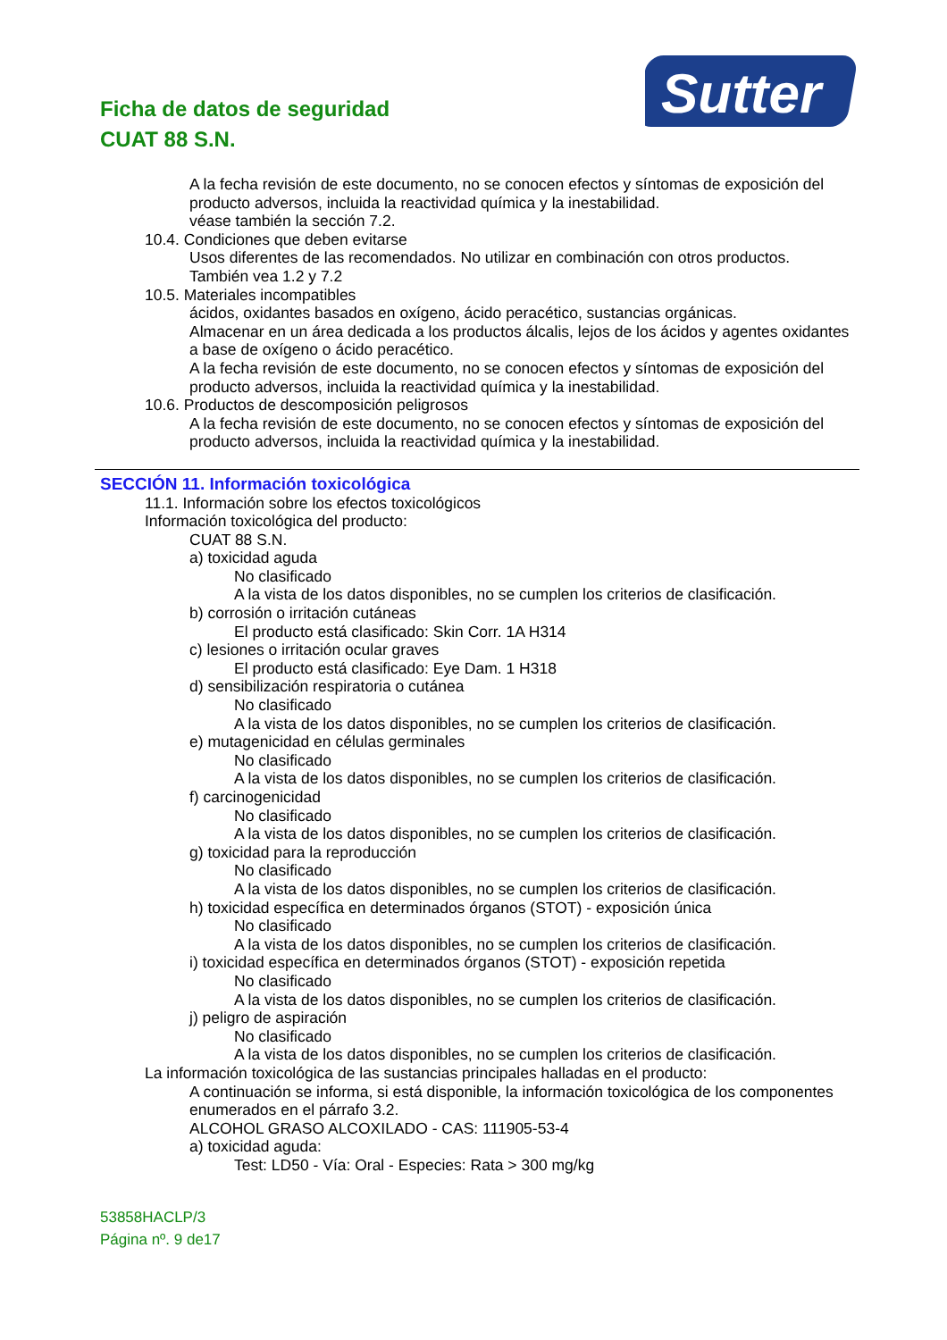Ficha de datos de seguridad
CUAT 88 S.N.
Sutter
A la fecha revisión de este documento, no se conocen efectos y síntomas de exposición del producto adversos, incluida la reactividad química y la inestabilidad.
véase también la sección 7.2.
10.4. Condiciones que deben evitarse
Usos diferentes de las recomendados. No utilizar en combinación con otros productos.
También vea 1.2 y 7.2
10.5. Materiales incompatibles
ácidos, oxidantes basados en oxígeno, ácido peracético, sustancias orgánicas.
Almacenar en un área dedicada a los productos álcalis, lejos de los ácidos y agentes oxidantes a base de oxígeno o ácido peracético.
A la fecha revisión de este documento, no se conocen efectos y síntomas de exposición del producto adversos, incluida la reactividad química y la inestabilidad.
10.6. Productos de descomposición peligrosos
A la fecha revisión de este documento, no se conocen efectos y síntomas de exposición del producto adversos, incluida la reactividad química y la inestabilidad.
SECCIÓN 11. Información toxicológica
11.1. Información sobre los efectos toxicológicos
Información toxicológica del producto:
CUAT 88 S.N.
a) toxicidad aguda
No clasificado
A la vista de los datos disponibles, no se cumplen los criterios de clasificación.
b) corrosión o irritación cutáneas
El producto está clasificado: Skin Corr. 1A H314
c) lesiones o irritación ocular graves
El producto está clasificado: Eye Dam. 1 H318
d) sensibilización respiratoria o cutánea
No clasificado
A la vista de los datos disponibles, no se cumplen los criterios de clasificación.
e) mutagenicidad en células germinales
No clasificado
A la vista de los datos disponibles, no se cumplen los criterios de clasificación.
f) carcinogenicidad
No clasificado
A la vista de los datos disponibles, no se cumplen los criterios de clasificación.
g) toxicidad para la reproducción
No clasificado
A la vista de los datos disponibles, no se cumplen los criterios de clasificación.
h) toxicidad específica en determinados órganos (STOT) - exposición única
No clasificado
A la vista de los datos disponibles, no se cumplen los criterios de clasificación.
i) toxicidad específica en determinados órganos (STOT) - exposición repetida
No clasificado
A la vista de los datos disponibles, no se cumplen los criterios de clasificación.
j) peligro de aspiración
No clasificado
A la vista de los datos disponibles, no se cumplen los criterios de clasificación.
La información toxicológica de las sustancias principales halladas en el producto:
A continuación se informa, si está disponible, la información toxicológica de los componentes enumerados en el párrafo 3.2.
ALCOHOL GRASO ALCOXILADO - CAS: 111905-53-4
a) toxicidad aguda:
Test: LD50 - Vía: Oral - Especies: Rata > 300 mg/kg
53858HACLP/3
Página nº. 9 de17